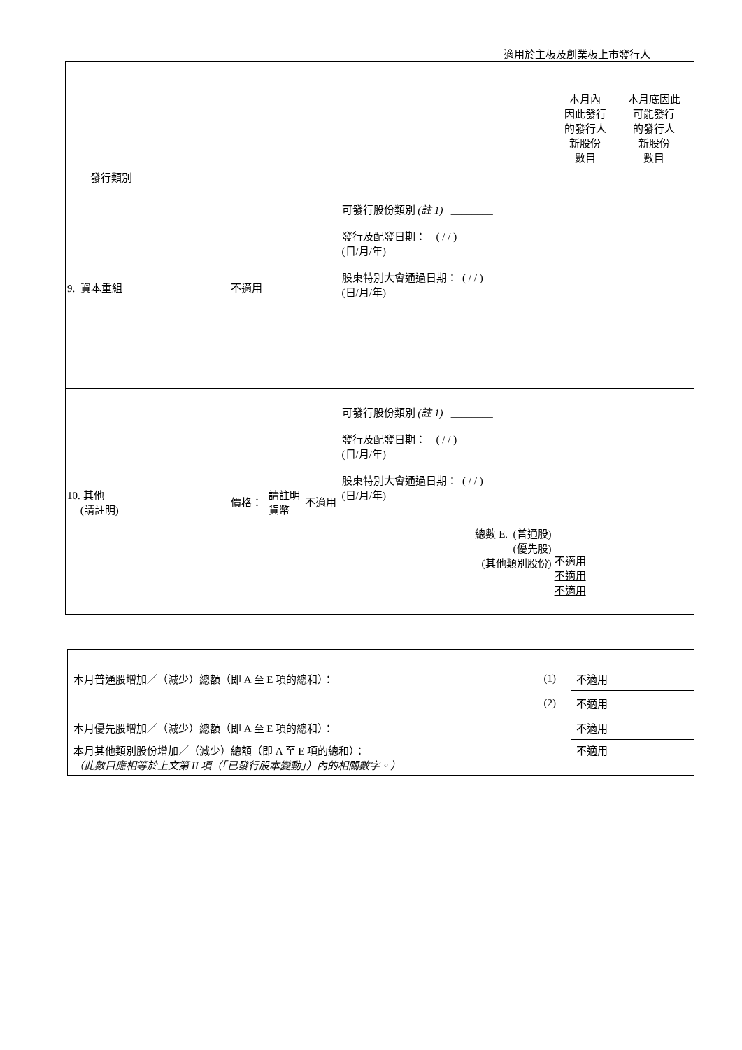適用於主板及創業板上市發行人
| 發行類別 | | | | | / 本月內 因此發行 的發行人 新股份 數目 / 本月底因此 可能發行 的發行人 新股份 數目 / |
| 9. 資本重組 | 不適用 | | | 可發行股份類別 (註 1) ________ 發行及配發日期： ( / / ) (日/月/年) 股東特別大會通過日期： ( / / ) (日/月/年) | |
| 10. 其他 (請註明) | 價格： | 請註明 貨幣 | 不適用 | 可發行股份類別 (註 1) ________ 發行及配發日期： ( / / ) (日/月/年) 股東特別大會通過日期： ( / / ) (日/月/年) 總數 E. (普通股) (優先股) (其他類別股份) | 不適用 不適用 不適用 |
| 本月普通股增加／（減少）總額（即 A 至 E 項的總和）： | (1) | 不適用 |
| | (2) | 不適用 |
| 本月優先股增加／（減少）總額（即 A 至 E 項的總和）： | | 不適用 |
| 本月其他類別股份增加／（減少）總額（即 A 至 E 項的總和）： （此數目應相等於上文第 II 項（「已發行股本變動」）內的相關數字。） | | 不適用 |